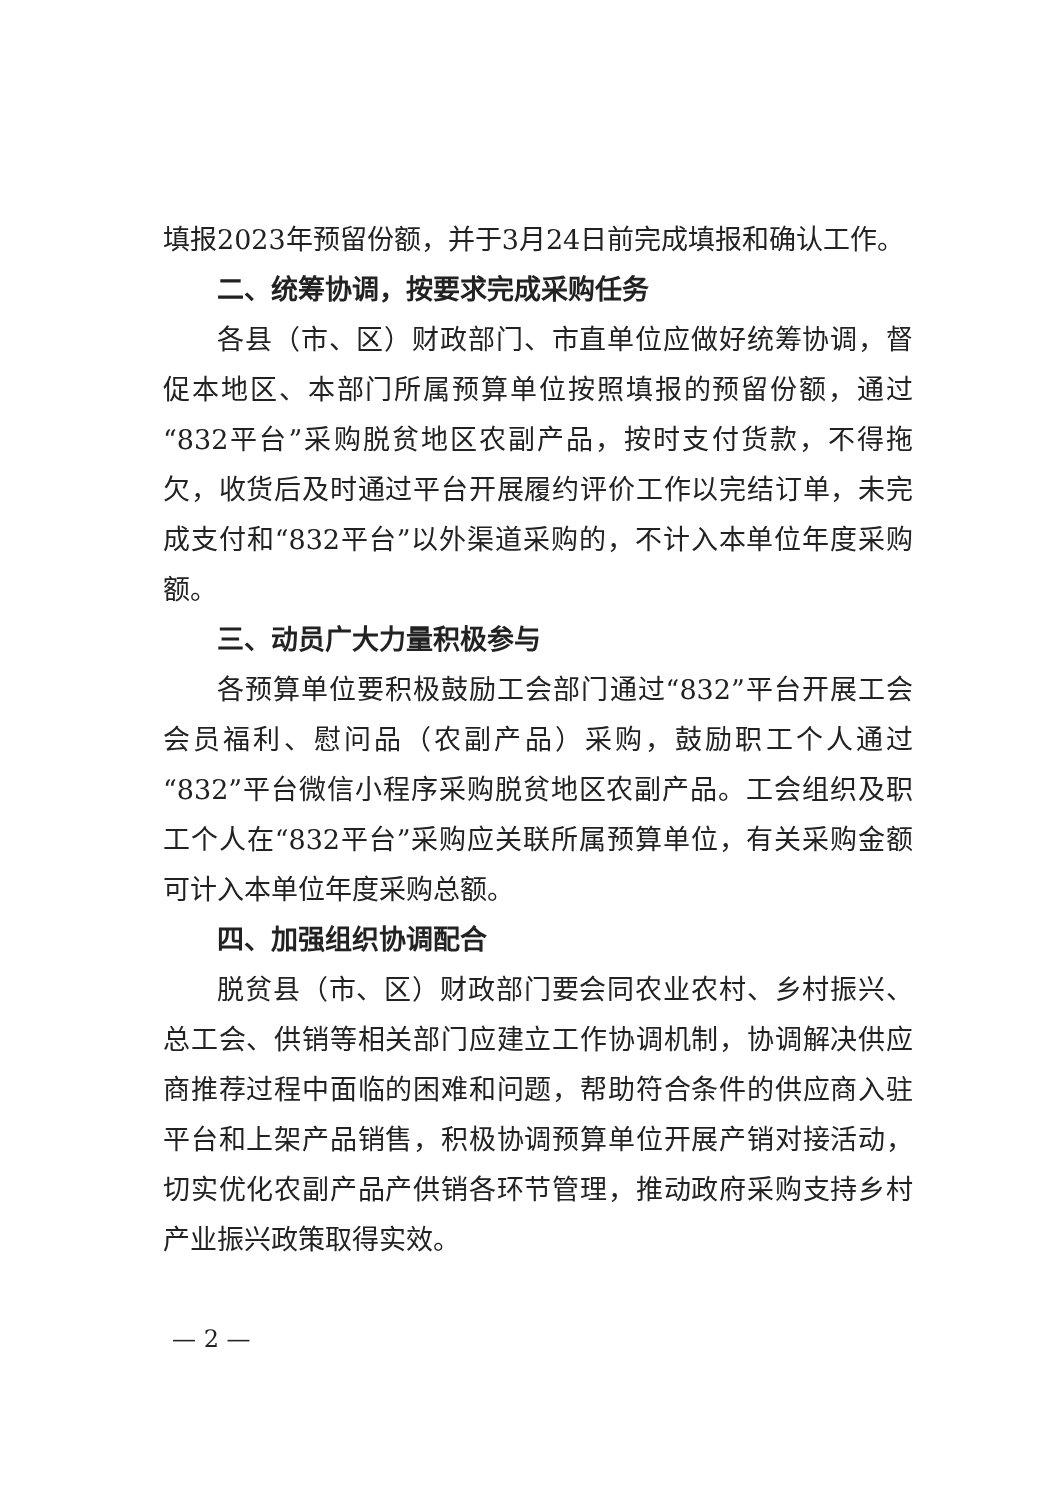填报2023年预留份额，并于3月24日前完成填报和确认工作。
二、统筹协调，按要求完成采购任务
各县（市、区）财政部门、市直单位应做好统筹协调，督促本地区、本部门所属预算单位按照填报的预留份额，通过“832平台”采购脱贫地区农副产品，按时支付货款，不得拖欠，收货后及时通过平台开展履约评价工作以完结订单，未完成支付和“832平台”以外渠道采购的，不计入本单位年度采购额。
三、动员广大力量积极参与
各预算单位要积极鼓励工会部门通过“832”平台开展工会会员福利、慰问品（农副产品）采购，鼓励职工个人通过“832”平台微信小程序采购脱贫地区农副产品。工会组织及职工个人在“832平台”采购应关联所属预算单位，有关采购金额可计入本单位年度采购总额。
四、加强组织协调配合
脱贫县（市、区）财政部门要会同农业农村、乡村振兴、总工会、供销等相关部门应建立工作协调机制，协调解决供应商推荐过程中面临的困难和问题，帮助符合条件的供应商入驻平台和上架产品销售，积极协调预算单位开展产销对接活动，切实优化农副产品产供销各环节管理，推动政府采购支持乡村产业振兴政策取得实效。
— 2 —